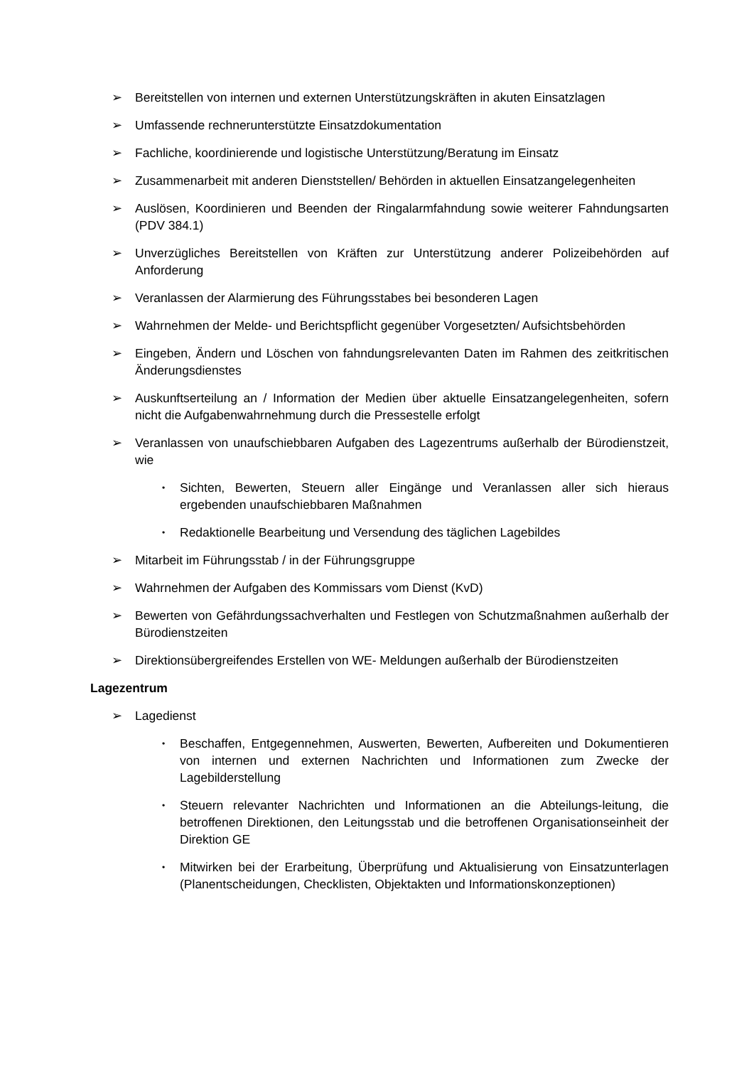➢ Bereitstellen von internen und externen Unterstützungskräften in akuten Einsatzlagen
➢ Umfassende rechnerunterstützte Einsatzdokumentation
➢ Fachliche, koordinierende und logistische Unterstützung/Beratung im Einsatz
➢ Zusammenarbeit mit anderen Dienststellen/ Behörden in aktuellen Einsatzangelegenheiten
➢ Auslösen, Koordinieren und Beenden der Ringalarmfahndung sowie weiterer Fahndungsarten (PDV 384.1)
➢ Unverzügliches Bereitstellen von Kräften zur Unterstützung anderer Polizeibehörden auf Anforderung
➢ Veranlassen der Alarmierung des Führungsstabes bei besonderen Lagen
➢ Wahrnehmen der Melde- und Berichtspflicht gegenüber Vorgesetzten/ Aufsichtsbehörden
➢ Eingeben, Ändern und Löschen von fahndungsrelevanten Daten im Rahmen des zeitkritischen Änderungsdienstes
➢ Auskunftserteilung an / Information der Medien über aktuelle Einsatzangelegenheiten, sofern nicht die Aufgabenwahrnehmung durch die Pressestelle erfolgt
➢ Veranlassen von unaufschiebbaren Aufgaben des Lagezentrums außerhalb der Bürodienstzeit, wie
• Sichten, Bewerten, Steuern aller Eingänge und Veranlassen aller sich hieraus ergebenden unaufschiebbaren Maßnahmen
• Redaktionelle Bearbeitung und Versendung des täglichen Lagebildes
➢ Mitarbeit im Führungsstab / in der Führungsgruppe
➢ Wahrnehmen der Aufgaben des Kommissars vom Dienst (KvD)
➢ Bewerten von Gefährdungssachverhalten und Festlegen von Schutzmaßnahmen außerhalb der Bürodienstzeiten
➢ Direktionsübergreifendes Erstellen von WE- Meldungen außerhalb der Bürodienstzeiten
Lagezentrum
➢ Lagedienst
• Beschaffen, Entgegennehmen, Auswerten, Bewerten, Aufbereiten und Dokumentieren von internen und externen Nachrichten und Informationen zum Zwecke der Lagebilderstellung
• Steuern relevanter Nachrichten und Informationen an die Abteilungs-leitung, die betroffenen Direktionen, den Leitungsstab und die betroffenen Organisationseinheit der Direktion GE
• Mitwirken bei der Erarbeitung, Überprüfung und Aktualisierung von Einsatzunterlagen (Planentscheidungen, Checklisten, Objektakten und Informationskonzeptionen)